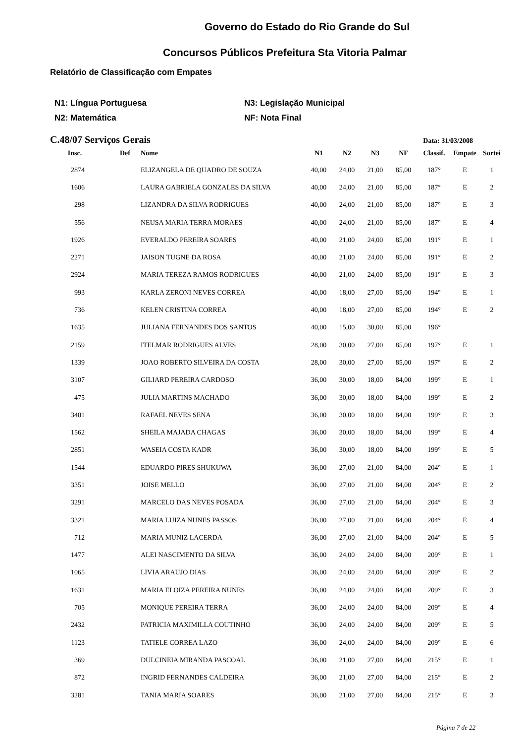Governo do Estado do Rio Grande do Sul
Concursos Públicos Prefeitura Sta Vitoria Palmar
Relatório de Classificação com Empates
N1: Língua Portuguesa
N3: Legislação Municipal
N2: Matemática
NF: Nota Final
C.48/07 Serviços Gerais Data: 31/03/2008
| Insc. | Def | Nome | N1 | N2 | N3 | NF | Classif. | Empate | Sortei |
| --- | --- | --- | --- | --- | --- | --- | --- | --- | --- |
| 2874 | | ELIZANGELA DE QUADRO DE SOUZA | 40,00 | 24,00 | 21,00 | 85,00 | 187° | E | 1 |
| 1606 | | LAURA GABRIELA GONZALES DA SILVA | 40,00 | 24,00 | 21,00 | 85,00 | 187° | E | 2 |
| 298 | | LIZANDRA DA SILVA RODRIGUES | 40,00 | 24,00 | 21,00 | 85,00 | 187° | E | 3 |
| 556 | | NEUSA MARIA TERRA MORAES | 40,00 | 24,00 | 21,00 | 85,00 | 187° | E | 4 |
| 1926 | | EVERALDO PEREIRA SOARES | 40,00 | 21,00 | 24,00 | 85,00 | 191° | E | 1 |
| 2271 | | JAISON TUGNE DA ROSA | 40,00 | 21,00 | 24,00 | 85,00 | 191° | E | 2 |
| 2924 | | MARIA TEREZA RAMOS RODRIGUES | 40,00 | 21,00 | 24,00 | 85,00 | 191° | E | 3 |
| 993 | | KARLA ZERONI NEVES CORREA | 40,00 | 18,00 | 27,00 | 85,00 | 194° | E | 1 |
| 736 | | KELEN CRISTINA CORREA | 40,00 | 18,00 | 27,00 | 85,00 | 194° | E | 2 |
| 1635 | | JULIANA FERNANDES DOS SANTOS | 40,00 | 15,00 | 30,00 | 85,00 | 196° | | |
| 2159 | | ITELMAR RODRIGUES ALVES | 28,00 | 30,00 | 27,00 | 85,00 | 197° | E | 1 |
| 1339 | | JOAO ROBERTO SILVEIRA DA COSTA | 28,00 | 30,00 | 27,00 | 85,00 | 197° | E | 2 |
| 3107 | | GILIARD PEREIRA CARDOSO | 36,00 | 30,00 | 18,00 | 84,00 | 199° | E | 1 |
| 475 | | JULIA MARTINS MACHADO | 36,00 | 30,00 | 18,00 | 84,00 | 199° | E | 2 |
| 3401 | | RAFAEL NEVES SENA | 36,00 | 30,00 | 18,00 | 84,00 | 199° | E | 3 |
| 1562 | | SHEILA MAJADA CHAGAS | 36,00 | 30,00 | 18,00 | 84,00 | 199° | E | 4 |
| 2851 | | WASEIA COSTA KADR | 36,00 | 30,00 | 18,00 | 84,00 | 199° | E | 5 |
| 1544 | | EDUARDO PIRES SHUKUWA | 36,00 | 27,00 | 21,00 | 84,00 | 204° | E | 1 |
| 3351 | | JOISE MELLO | 36,00 | 27,00 | 21,00 | 84,00 | 204° | E | 2 |
| 3291 | | MARCELO DAS NEVES POSADA | 36,00 | 27,00 | 21,00 | 84,00 | 204° | E | 3 |
| 3321 | | MARIA LUIZA NUNES PASSOS | 36,00 | 27,00 | 21,00 | 84,00 | 204° | E | 4 |
| 712 | | MARIA MUNIZ LACERDA | 36,00 | 27,00 | 21,00 | 84,00 | 204° | E | 5 |
| 1477 | | ALEI NASCIMENTO DA SILVA | 36,00 | 24,00 | 24,00 | 84,00 | 209° | E | 1 |
| 1065 | | LIVIA ARAUJO DIAS | 36,00 | 24,00 | 24,00 | 84,00 | 209° | E | 2 |
| 1631 | | MARIA ELOIZA PEREIRA NUNES | 36,00 | 24,00 | 24,00 | 84,00 | 209° | E | 3 |
| 705 | | MONIQUE PEREIRA TERRA | 36,00 | 24,00 | 24,00 | 84,00 | 209° | E | 4 |
| 2432 | | PATRICIA MAXIMILLA COUTINHO | 36,00 | 24,00 | 24,00 | 84,00 | 209° | E | 5 |
| 1123 | | TATIELE CORREA LAZO | 36,00 | 24,00 | 24,00 | 84,00 | 209° | E | 6 |
| 369 | | DULCINEIA MIRANDA PASCOAL | 36,00 | 21,00 | 27,00 | 84,00 | 215° | E | 1 |
| 872 | | INGRID FERNANDES CALDEIRA | 36,00 | 21,00 | 27,00 | 84,00 | 215° | E | 2 |
| 3281 | | TANIA MARIA SOARES | 36,00 | 21,00 | 27,00 | 84,00 | 215° | E | 3 |
Página 7 de 22